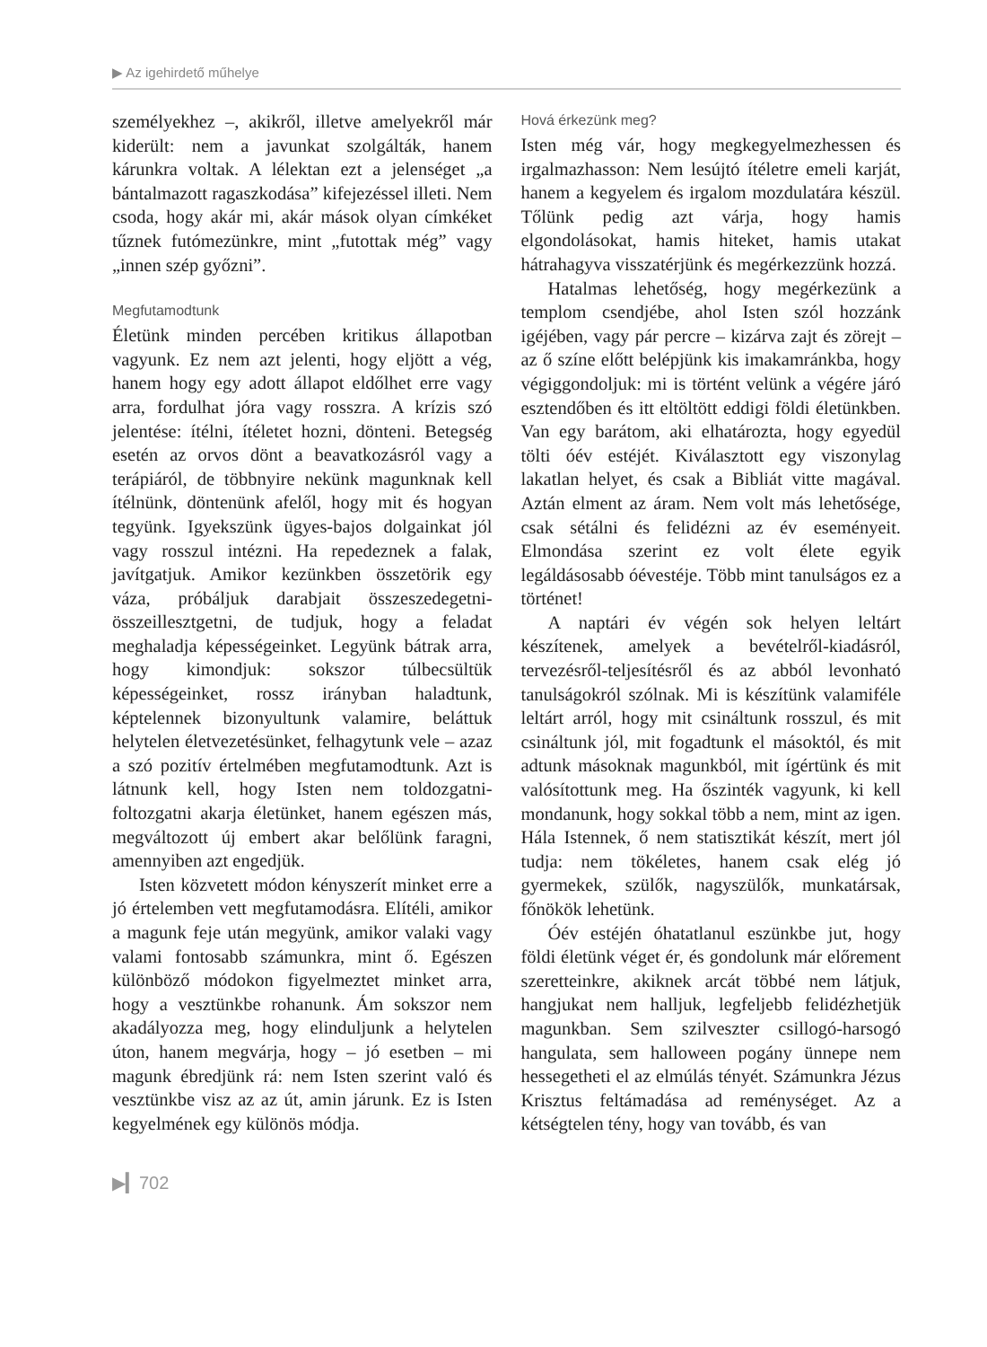▶ Az igehirdető műhelye
személyekhez –, akikről, illetve amelyekről már kiderült: nem a javunkat szolgálták, hanem kárunkra voltak. A lélektan ezt a jelenséget „a bántalmazott ragaszkodása” kifejezéssel illeti. Nem csoda, hogy akár mi, akár mások olyan címkéket tűznek futómezünkre, mint „futottak még” vagy „innen szép győzni”.
Megfutamodtunk
Életünk minden percében kritikus állapotban vagyunk. Ez nem azt jelenti, hogy eljött a vég, hanem hogy egy adott állapot eldőlhet erre vagy arra, fordulhat jóra vagy rosszra. A krízis szó jelentése: ítélni, ítéletet hozni, dönteni. Betegség esetén az orvos dönt a beavatkozásról vagy a terápiáról, de többnyire nekünk magunknak kell ítélnünk, döntenünk afelől, hogy mit és hogyan tegyünk. Igyekszünk ügyes-bajos dolgainkat jól vagy rosszul intézni. Ha repedeznek a falak, javítgatjuk. Amikor kezünkben összetörik egy váza, próbáljuk darabjait összeszedegetni-összeillesztgetni, de tudjuk, hogy a feladat meghaladja képességeinket. Legyünk bátrak arra, hogy kimondjuk: sokszor túlbecsültük képességeinket, rossz irányban haladtunk, képtelennek bizonyultunk valamire, beláttuk helytelen életvezetésünket, felhagytunk vele – azaz a szó pozitív értelmében megfutamodtunk. Azt is látnunk kell, hogy Isten nem toldozgatni-foltozgatni akarja életünket, hanem egészen más, megváltozott új embert akar belőlünk faragni, amennyiben azt engedjük.
Isten közvetett módon kényszerít minket erre a jó értelemben vett megfutamodásra. Elítéli, amikor a magunk feje után megyünk, amikor valaki vagy valami fontosabb számunkra, mint ő. Egészen különböző módokon figyelmeztet minket arra, hogy a vesztünkbe rohanunk. Ám sokszor nem akadályozza meg, hogy elinduljunk a helytelen úton, hanem megvárja, hogy – jó esetben – mi magunk ébredjünk rá: nem Isten szerint való és vesztünkbe visz az az út, amin járunk. Ez is Isten kegyelmének egy különös módja.
Hová érkezünk meg?
Isten még vár, hogy megkegyelmezhessen és irgalmazhasson: Nem lesújtó ítéletre emeli karját, hanem a kegyelem és irgalom mozdulatára készül. Tőlünk pedig azt várja, hogy hamis elgondolásokat, hamis hiteket, hamis utakat hátrahagyva visszatérjünk és megérkezzünk hozzá.
Hatalmas lehetőség, hogy megérkezünk a templom csendjébe, ahol Isten szól hozzánk igéjében, vagy pár percre – kizárva zajt és zörejt – az ő színe előtt belépjünk kis imakamránkba, hogy végiggondoljuk: mi is történt velünk a végére járó esztendőben és itt eltöltött eddigi földi életünkben. Van egy barátom, aki elhatározta, hogy egyedül tölti óév estéjét. Kiválasztott egy viszonylag lakatlan helyet, és csak a Bibliát vitte magával. Aztán elment az áram. Nem volt más lehetősége, csak sétálni és felidézni az év eseményeit. Elmondása szerint ez volt élete egyik legáldásosabb óévestéje. Több mint tanulságos ez a történet!
A naptári év végén sok helyen leltárt készítenek, amelyek a bevételről-kiadásról, tervezésről-teljesítésről és az abból levonható tanulságokról szólnak. Mi is készítünk valamiféle leltárt arról, hogy mit csináltunk rosszul, és mit csináltunk jól, mit fogadtunk el másoktól, és mit adtunk másoknak magunkból, mit ígértünk és mit valósítottunk meg. Ha őszinték vagyunk, ki kell mondanunk, hogy sokkal több a nem, mint az igen. Hála Istennek, ő nem statisztikát készít, mert jól tudja: nem tökéletes, hanem csak elég jó gyermekek, szülők, nagyszülők, munkatársak, főnökök lehetünk.
Óév estéjén óhatatlanul eszünkbe jut, hogy földi életünk véget ér, és gondolunk már előrement szeretteinkre, akiknek arcát többé nem látjuk, hangjukat nem halljuk, legfeljebb felidézhetjük magunkban. Sem szilveszter csillogó-harsogó hangulata, sem halloween pogány ünnepe nem hessegetheti el az elmúlás tényét. Számunkra Jézus Krisztus feltámadása ad reménységet. Az a kétségtelen tény, hogy van tovább, és van
▶▎702